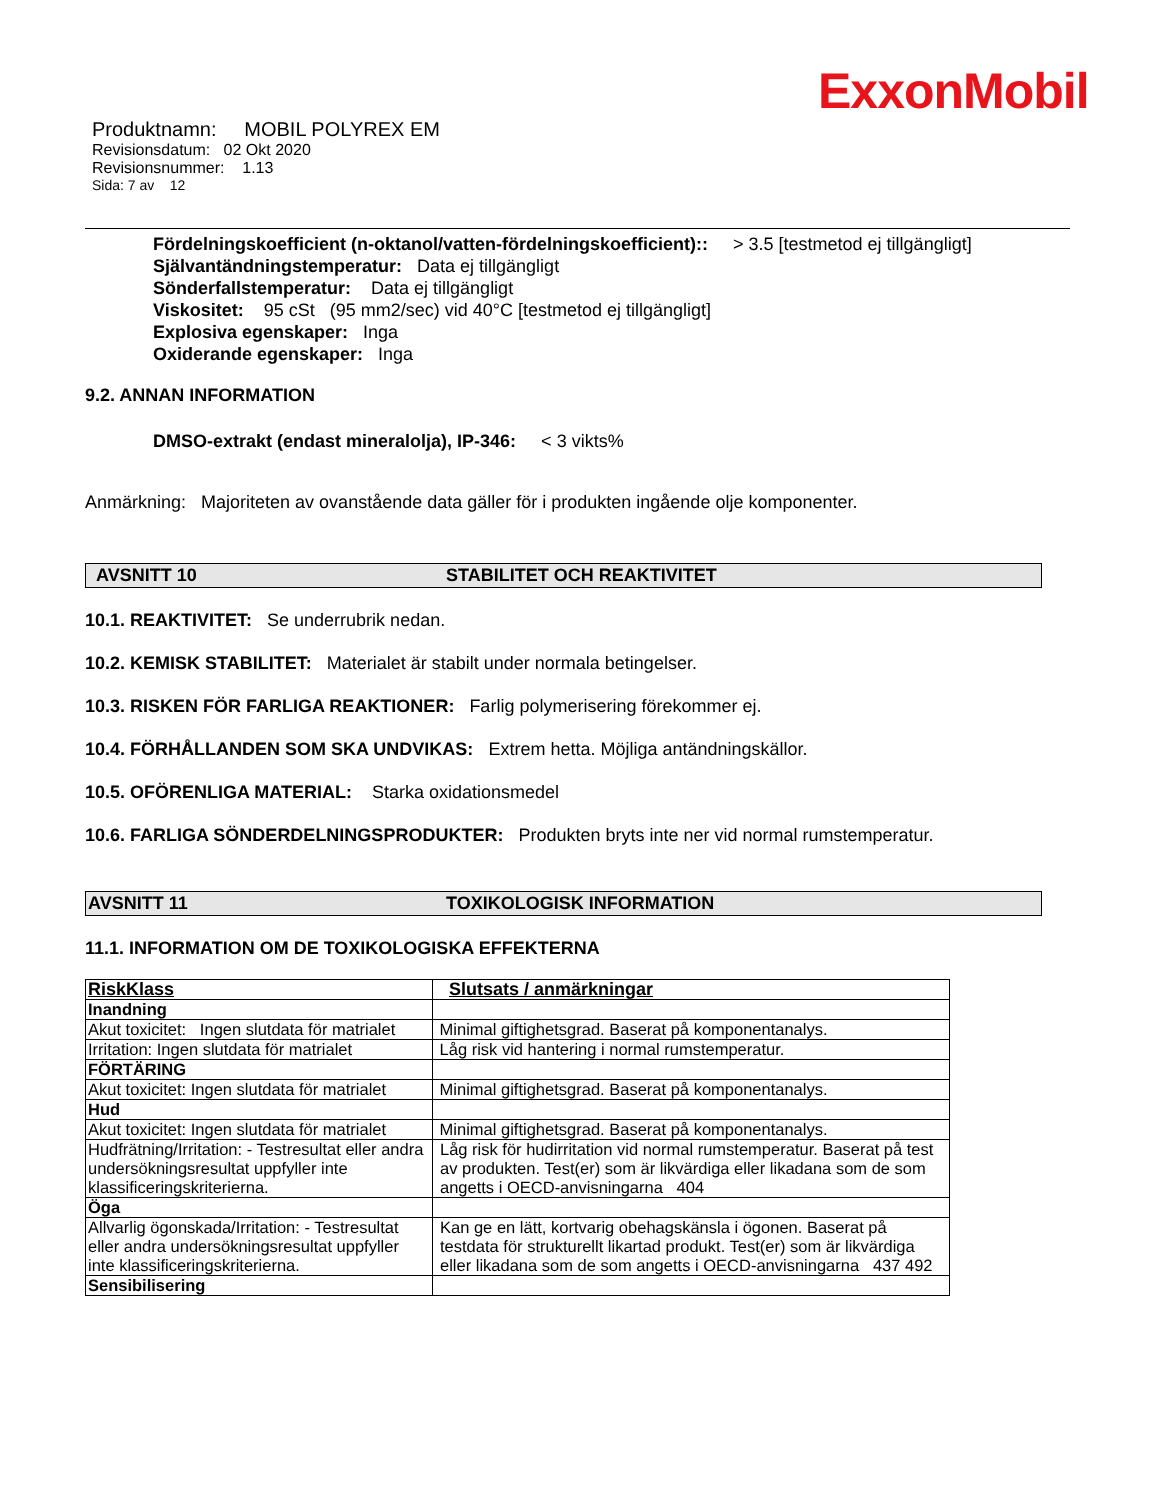ExxonMobil
Produktnamn: MOBIL POLYREX EM
Revisionsdatum: 02 Okt 2020
Revisionsnummer: 1.13
Sida: 7 av 12
Fördelningskoefficient (n-oktanol/vatten-fördelningskoefficient):: > 3.5 [testmetod ej tillgängligt]
Självantändningstemperatur: Data ej tillgängligt
Sönderfallstemperatur: Data ej tillgängligt
Viskositet: 95 cSt (95 mm2/sec) vid 40°C [testmetod ej tillgängligt]
Explosiva egenskaper: Inga
Oxiderande egenskaper: Inga
9.2. ANNAN INFORMATION
DMSO-extrakt (endast mineralolja), IP-346: < 3 vikts%
Anmärkning: Majoriteten av ovanstående data gäller för i produkten ingående olje komponenter.
AVSNITT 10 STABILITET OCH REAKTIVITET
10.1. REAKTIVITET: Se underrubrik nedan.
10.2. KEMISK STABILITET: Materialet är stabilt under normala betingelser.
10.3. RISKEN FÖR FARLIGA REAKTIONER: Farlig polymerisering förekommer ej.
10.4. FÖRHÅLLANDEN SOM SKA UNDVIKAS: Extrem hetta. Möjliga antändningskällor.
10.5. OFÖRENLIGA MATERIAL: Starka oxidationsmedel
10.6. FARLIGA SÖNDERDELNINGSPRODUKTER: Produkten bryts inte ner vid normal rumstemperatur.
AVSNITT 11 TOXIKOLOGISK INFORMATION
11.1. INFORMATION OM DE TOXIKOLOGISKA EFFEKTERNA
| RiskKlass | Slutsats / anmärkningar |
| --- | --- |
| Inandning | |
| Akut toxicitet: Ingen slutdata för matrialet | Minimal giftighetsgrad. Baserat på komponentanalys. |
| Irritation: Ingen slutdata för matrialet | Låg risk vid hantering i normal rumstemperatur. |
| FÖRTÄRING | |
| Akut toxicitet: Ingen slutdata för matrialet | Minimal giftighetsgrad. Baserat på komponentanalys. |
| Hud | |
| Akut toxicitet: Ingen slutdata för matrialet | Minimal giftighetsgrad. Baserat på komponentanalys. |
| Hudfrätning/Irritation: - Testresultat eller andra undersökningsresultat uppfyller inte klassificeringskriterierna. | Låg risk för hudirritation vid normal rumstemperatur. Baserat på test av produkten. Test(er) som är likvärdiga eller likadana som de som angetts i OECD-anvisningarna 404 |
| Öga | |
| Allvarlig ögonskada/Irritation: - Testresultat eller andra undersökningsresultat uppfyller inte klassificeringskriterierna. | Kan ge en lätt, kortvarig obehagskänsla i ögonen. Baserat på testdata för strukturellt likartad produkt. Test(er) som är likvärdiga eller likadana som de som angetts i OECD-anvisningarna 437 492 |
| Sensibilisering | |